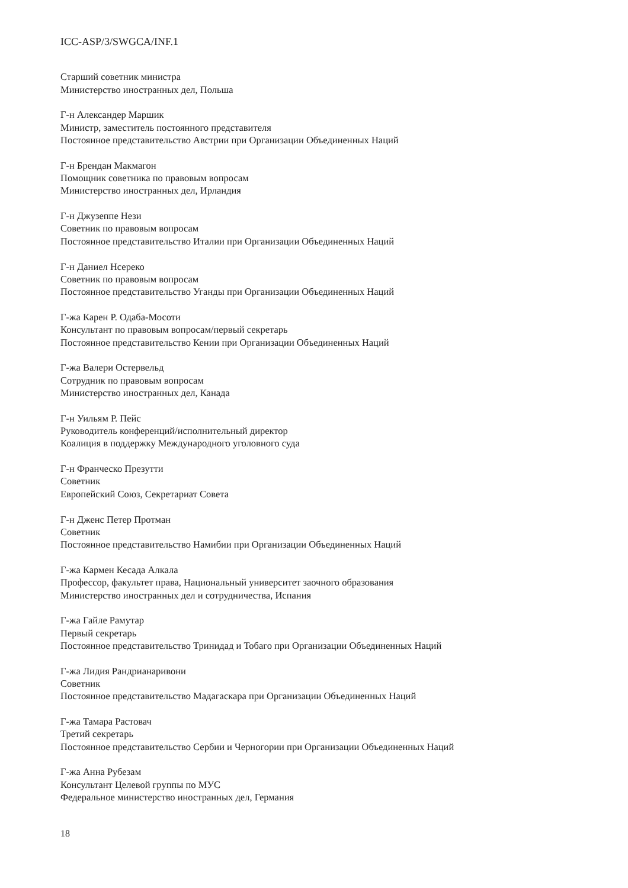ICC-ASP/3/SWGCA/INF.1
Старший советник министра
Министерство иностранных дел, Польша
Г-н Александер Маршик
Министр, заместитель постоянного представителя
Постоянное представительство Австрии при Организации Объединенных Наций
Г-н Брендан Макмагон
Помощник советника по правовым вопросам
Министерство иностранных дел, Ирландия
Г-н Джузеппе Нези
Советник по правовым вопросам
Постоянное представительство Италии при Организации Объединенных Наций
Г-н Даниел Нсереко
Советник по правовым вопросам
Постоянное представительство Уганды при Организации Объединенных Наций
Г-жа Карен Р. Одаба-Мосоти
Консультант по правовым вопросам/первый секретарь
Постоянное представительство Кении при Организации Объединенных Наций
Г-жа Валери Остервельд
Сотрудник по правовым вопросам
Министерство иностранных дел, Канада
Г-н Уильям Р. Пейс
Руководитель конференций/исполнительный директор
Коалиция в поддержку Международного уголовного суда
Г-н Франческо Презутти
Советник
Европейский Союз, Секретариат Совета
Г-н Дженс Петер Протман
Советник
Постоянное представительство Намибии при Организации Объединенных Наций
Г-жа Кармен Кесада Алкала
Профессор, факультет права, Национальный университет заочного образования
Министерство иностранных дел и сотрудничества, Испания
Г-жа Гайле Рамутар
Первый секретарь
Постоянное представительство Тринидад и Тобаго при Организации Объединенных Наций
Г-жа Лидия Рандрианаривони
Советник
Постоянное представительство Мадагаскара при Организации Объединенных Наций
Г-жа Тамара Растовач
Третий секретарь
Постоянное представительство Сербии и Черногории при Организации Объединенных Наций
Г-жа Анна Рубезам
Консультант Целевой группы по МУС
Федеральное министерство иностранных дел, Германия
18